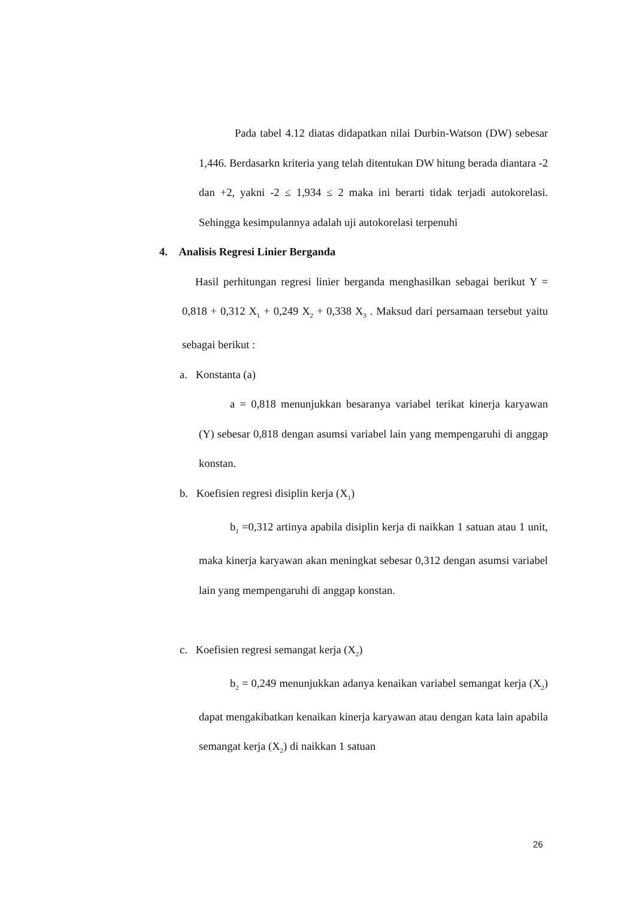Pada tabel 4.12 diatas didapatkan nilai Durbin-Watson (DW) sebesar 1,446. Berdasarkn kriteria yang telah ditentukan DW hitung berada diantara -2 dan +2, yakni -2 ≤ 1,934 ≤ 2 maka ini berarti tidak terjadi autokorelasi. Sehingga kesimpulannya adalah uji autokorelasi terpenuhi
4. Analisis Regresi Linier Berganda
Hasil perhitungan regresi linier berganda menghasilkan sebagai berikut Y = 0,818 + 0,312 X<sub>1</sub> + 0,249 X<sub>2</sub> + 0,338 X<sub>3</sub> . Maksud dari persamaan tersebut yaitu sebagai berikut :
a. Konstanta (a)
a = 0,818 menunjukkan besaranya variabel terikat kinerja karyawan (Y) sebesar 0,818 dengan asumsi variabel lain yang mempengaruhi di anggap konstan.
b. Koefisien regresi disiplin kerja (X<sub>1</sub>)
b<sub>1</sub> =0,312 artinya apabila disiplin kerja di naikkan 1 satuan atau 1 unit, maka kinerja karyawan akan meningkat sebesar 0,312 dengan asumsi variabel lain yang mempengaruhi di anggap konstan.
c. Koefisien regresi semangat kerja (X<sub>2</sub>)
b<sub>2</sub> = 0,249 menunjukkan adanya kenaikan variabel semangat kerja (X<sub>2</sub>) dapat mengakibatkan kenaikan kinerja karyawan atau dengan kata lain apabila semangat kerja (X<sub>2</sub>) di naikkan 1 satuan
26